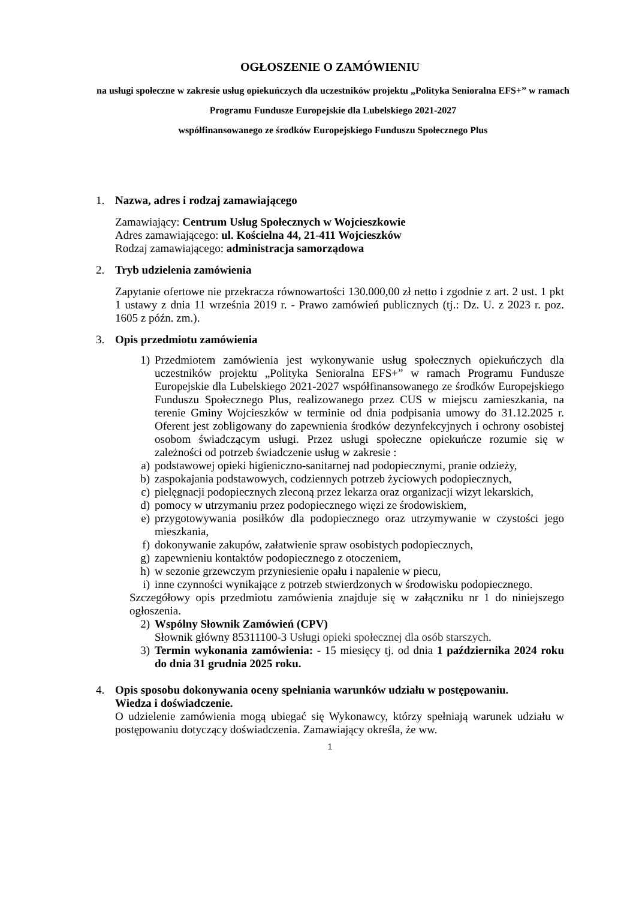OGŁOSZENIE O ZAMÓWIENIU
na usługi społeczne w zakresie usług opiekuńczych dla uczestników projektu „Polityka Senioralna EFS+” w ramach Programu Fundusze Europejskie dla Lubelskiego 2021-2027
współfinansowanego ze środków Europejskiego Funduszu Społecznego Plus
1. Nazwa, adres i rodzaj zamawiającego
Zamawiający: Centrum Usług Społecznych w Wojcieszkowie
Adres zamawiającego: ul. Kościelna 44, 21-411 Wojcieszków
Rodzaj zamawiającego: administracja samorządowa
2. Tryb udzielenia zamówienia
Zapytanie ofertowe nie przekracza równowartości 130.000,00 zł netto i zgodnie z art. 2 ust. 1 pkt 1 ustawy z dnia 11 września 2019 r. - Prawo zamówień publicznych (tj.: Dz. U. z 2023 r. poz. 1605 z późn. zm.).
3. Opis przedmiotu zamówienia
1) Przedmiotem zamówienia jest wykonywanie usług społecznych opiekuńczych dla uczestników projektu „Polityka Senioralna EFS+” w ramach Programu Fundusze Europejskie dla Lubelskiego 2021-2027 współfinansowanego ze środków Europejskiego Funduszu Społecznego Plus, realizowanego przez CUS w miejscu zamieszkania, na terenie Gminy Wojcieszków w terminie od dnia podpisania umowy do 31.12.2025 r. Oferent jest zobligowany do zapewnienia środków dezynfekcyjnych i ochrony osobistej osobom świadczącym usługi. Przez usługi społeczne opiekuńcze rozumie się w zależności od potrzeb świadczenie usług w zakresie :
a) podstawowej opieki higieniczno-sanitarnej nad podopiecznymi, pranie odzieży,
b) zaspokajania podstawowych, codziennych potrzeb życiowych podopiecznych,
c) pielęgnacji podopiecznych zleconą przez lekarza oraz organizacji wizyt lekarskich,
d) pomocy w utrzymaniu przez podopiecznego więzi ze środowiskiem,
e) przygotowywania posiłków dla podopiecznego oraz utrzymywanie w czystości jego mieszkania,
f) dokonywanie zakupów, załatwienie spraw osobistych podopiecznych,
g) zapewnieniu kontaktów podopiecznego z otoczeniem,
h) w sezonie grzewczym przyniesienie opału i napalenie w piecu,
i) inne czynności wynikające z potrzeb stwierdzonych w środowisku podopiecznego.
Szczegółowy opis przedmiotu zamówienia znajduje się w załączniku nr 1 do niniejszego ogłoszenia.
2) Wspólny Słownik Zamówień (CPV)
Słownik główny 85311100-3 Usługi opieki społecznej dla osób starszych.
3) Termin wykonania zamówienia: - 15 miesięcy tj. od dnia 1 października 2024 roku do dnia 31 grudnia 2025 roku.
4. Opis sposobu dokonywania oceny spełniania warunków udziału w postępowaniu.
Wiedza i doświadczenie.
O udzielenie zamówienia mogą ubiegać się Wykonawcy, którzy spełniają warunek udziału w postępowaniu dotyczący doświadczenia. Zamawiający określa, że ww.
1